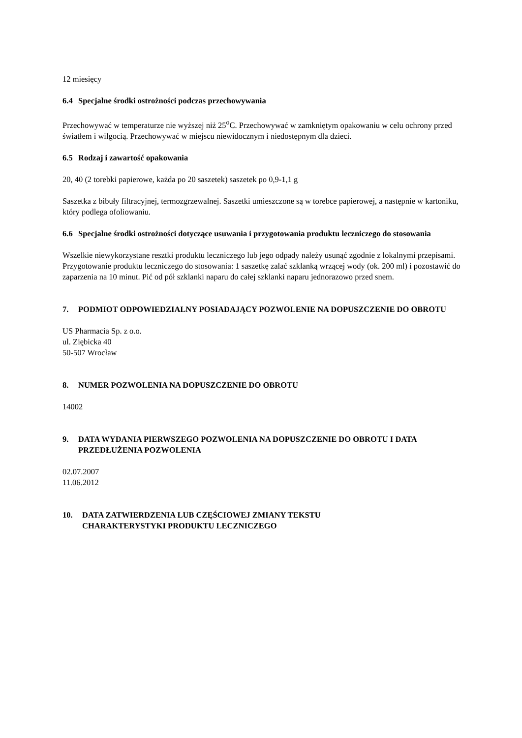12 miesięcy
6.4 Specjalne środki ostrożności podczas przechowywania
Przechowywać w temperaturze nie wyższej niż 25<sup>o</sup>C. Przechowywać w zamkniętym opakowaniu w celu ochrony przed światłem i wilgocią. Przechowywać w miejscu niewidocznym i niedostępnym dla dzieci.
6.5 Rodzaj i zawartość opakowania
20, 40 (2 torebki papierowe, każda po 20 saszetek) saszetek po 0,9-1,1 g
Saszetka z bibuły filtracyjnej, termozgrzewalnej. Saszetki umieszczone są w torebce papierowej, a następnie w kartoniku, który podlega ofoliowaniu.
6.6 Specjalne środki ostrożności dotyczące usuwania i przygotowania produktu leczniczego do stosowania
Wszelkie niewykorzystane resztki produktu leczniczego lub jego odpady należy usunąć zgodnie z lokalnymi przepisami.
Przygotowanie produktu leczniczego do stosowania: 1 saszetkę zalać szklanką wrzącej wody (ok. 200 ml) i pozostawić do zaparzenia na 10 minut. Pić od pół szklanki naparu do całej szklanki naparu jednorazowo przed snem.
7. PODMIOT ODPOWIEDZIALNY POSIADAJĄCY POZWOLENIE NA DOPUSZCZENIE DO OBROTU
US Pharmacia Sp. z o.o.
ul. Ziębicka 40
50-507 Wrocław
8. NUMER POZWOLENIA NA DOPUSZCZENIE DO OBROTU
14002
9. DATA WYDANIA PIERWSZEGO POZWOLENIA NA DOPUSZCZENIE DO OBROTU I DATA PRZEDŁUŻENIA POZWOLENIA
02.07.2007
11.06.2012
10. DATA ZATWIERDZENIA LUB CZĘŚCIOWEJ ZMIANY TEKSTU
CHARAKTERYSTYKI PRODUKTU LECZNICZEGO